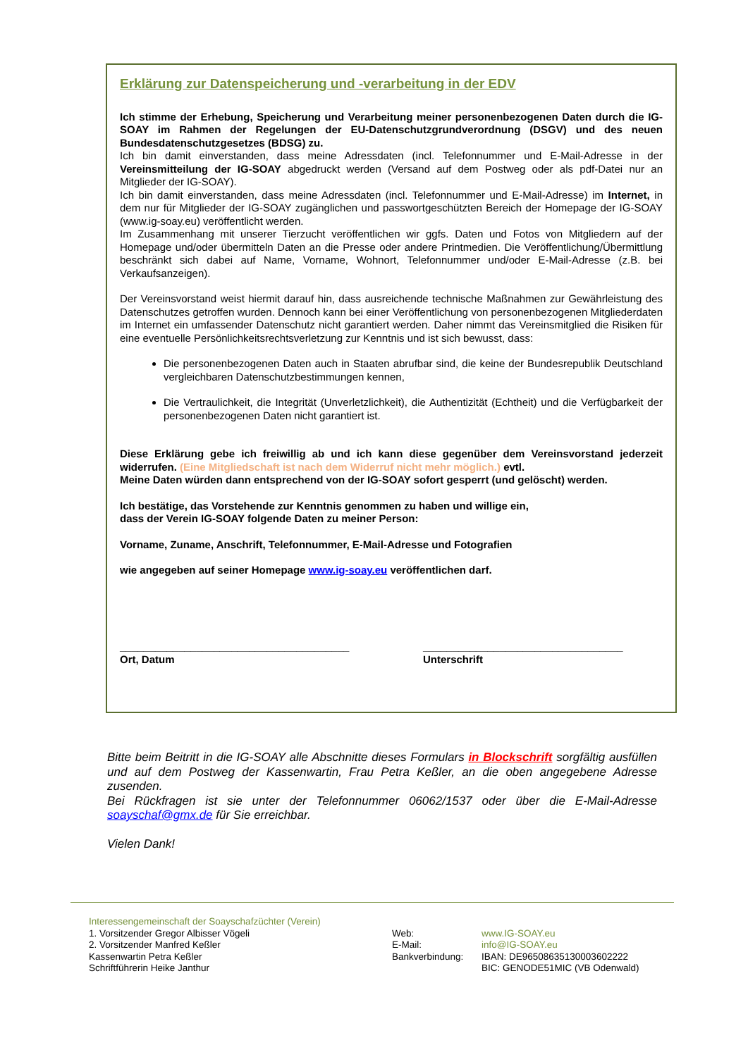Erklärung zur Datenspeicherung und -verarbeitung in der EDV
Ich stimme der Erhebung, Speicherung und Verarbeitung meiner personenbezogenen Daten durch die IG-SOAY im Rahmen der Regelungen der EU-Datenschutzgrundverordnung (DSGV) und des neuen Bundesdatenschutzgesetzes (BDSG) zu.
Ich bin damit einverstanden, dass meine Adressdaten (incl. Telefonnummer und E-Mail-Adresse in der Vereinsmitteilung der IG-SOAY abgedruckt werden (Versand auf dem Postweg oder als pdf-Datei nur an Mitglieder der IG-SOAY).
Ich bin damit einverstanden, dass meine Adressdaten (incl. Telefonnummer und E-Mail-Adresse) im Internet, in dem nur für Mitglieder der IG-SOAY zugänglichen und passwortgeschützten Bereich der Homepage der IG-SOAY (www.ig-soay.eu) veröffentlicht werden.
Im Zusammenhang mit unserer Tierzucht veröffentlichen wir ggfs. Daten und Fotos von Mitgliedern auf der Homepage und/oder übermitteln Daten an die Presse oder andere Printmedien. Die Veröffentlichung/Übermittlung beschränkt sich dabei auf Name, Vorname, Wohnort, Telefonnummer und/oder E-Mail-Adresse (z.B. bei Verkaufsanzeigen).
Der Vereinsvorstand weist hiermit darauf hin, dass ausreichende technische Maßnahmen zur Gewährleistung des Datenschutzes getroffen wurden. Dennoch kann bei einer Veröffentlichung von personenbezogenen Mitgliederdaten im Internet ein umfassender Datenschutz nicht garantiert werden. Daher nimmt das Vereinsmitglied die Risiken für eine eventuelle Persönlichkeitsrechtsverletzung zur Kenntnis und ist sich bewusst, dass:
Die personenbezogenen Daten auch in Staaten abrufbar sind, die keine der Bundesrepublik Deutschland vergleichbaren Datenschutzbestimmungen kennen,
Die Vertraulichkeit, die Integrität (Unverletzlichkeit), die Authentizität (Echtheit) und die Verfügbarkeit der personenbezogenen Daten nicht garantiert ist.
Diese Erklärung gebe ich freiwillig ab und ich kann diese gegenüber dem Vereinsvorstand jederzeit widerrufen. (Eine Mitgliedschaft ist nach dem Widerruf nicht mehr möglich.) evtl.
Meine Daten würden dann entsprechend von der IG-SOAY sofort gesperrt (und gelöscht) werden.
Ich bestätige, das Vorstehende zur Kenntnis genommen zu haben und willige ein,
dass der Verein IG-SOAY folgende Daten zu meiner Person:
Vorname, Zuname, Anschrift, Telefonnummer, E-Mail-Adresse und Fotografien
wie angegeben auf seiner Homepage www.ig-soay.eu veröffentlichen darf.
_______________________________________
Ort, Datum
__________________________________
Unterschrift
Bitte beim Beitritt in die IG-SOAY alle Abschnitte dieses Formulars in Blockschrift sorgfältig ausfüllen und auf dem Postweg der Kassenwartin, Frau Petra Keßler, an die oben angegebene Adresse zusenden.
Bei Rückfragen ist sie unter der Telefonnummer 06062/1537 oder über die E-Mail-Adresse soayschaf@gmx.de für Sie erreichbar.
Vielen Dank!
Interessengemeinschaft der Soayschafzüchter (Verein)
1. Vorsitzender Gregor Albisser Vögeli
2. Vorsitzender Manfred Keßler
Kassenwartin Petra Keßler
Schriftführerin Heike Janthur
Web:
E-Mail:
Bankverbindung:
www.IG-SOAY.eu
info@IG-SOAY.eu
IBAN: DE96508635130003602222
BIC: GENODE51MIC (VB Odenwald)